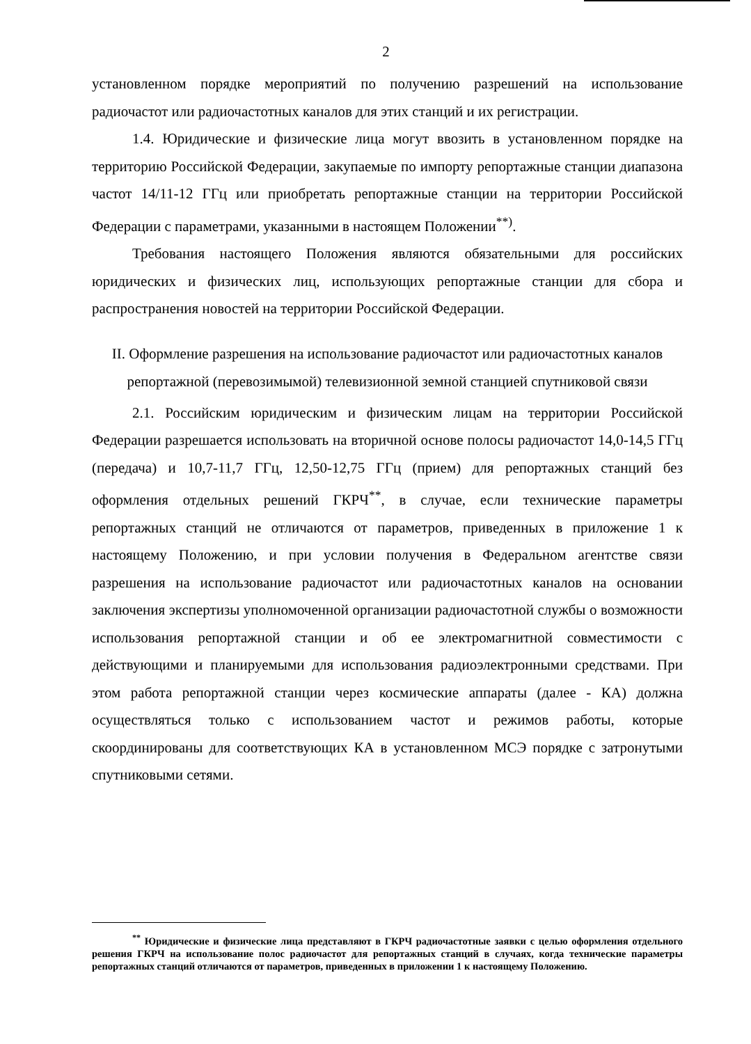2
установленном порядке мероприятий по получению разрешений на использование радиочастот или радиочастотных каналов для этих станций и их регистрации.
1.4. Юридические и физические лица могут ввозить в установленном порядке на территорию Российской Федерации, закупаемые по импорту репортажные станции диапазона частот 14/11-12 ГГц или приобретать репортажные станции на территории Российской Федерации с параметрами, указанными в настоящем Положении<sup>**)</sup>.
Требования настоящего Положения являются обязательными для российских юридических и физических лиц, использующих репортажные станции для сбора и распространения новостей на территории Российской Федерации.
II. Оформление разрешения на использование радиочастот или радиочастотных каналов репортажной (перевозимымой) телевизионной земной станцией спутниковой связи
2.1. Российским юридическим и физическим лицам на территории Российской Федерации разрешается использовать на вторичной основе полосы радиочастот 14,0-14,5 ГГц (передача) и 10,7-11,7 ГГц, 12,50-12,75 ГГц (прием) для репортажных станций без оформления отдельных решений ГКРЧ<sup>**</sup>, в случае, если технические параметры репортажных станций не отличаются от параметров, приведенных в приложение 1 к настоящему Положению, и при условии получения в Федеральном агентстве связи разрешения на использование радиочастот или радиочастотных каналов на основании заключения экспертизы уполномоченной организации радиочастотной службы о возможности использования репортажной станции и об ее электромагнитной совместимости с действующими и планируемыми для использования радиоэлектронными средствами. При этом работа репортажной станции через космические аппараты (далее - КА) должна осуществляться только с использованием частот и режимов работы, которые скоординированы для соответствующих КА в установленном МСЭ порядке с затронутыми спутниковыми сетями.
<sup>**</sup> Юридические и физические лица представляют в ГКРЧ радиочастотные заявки с целью оформления отдельного решения ГКРЧ на использование полос радиочастот для репортажных станций в случаях, когда технические параметры репортажных станций отличаются от параметров, приведенных в приложении 1 к настоящему Положению.